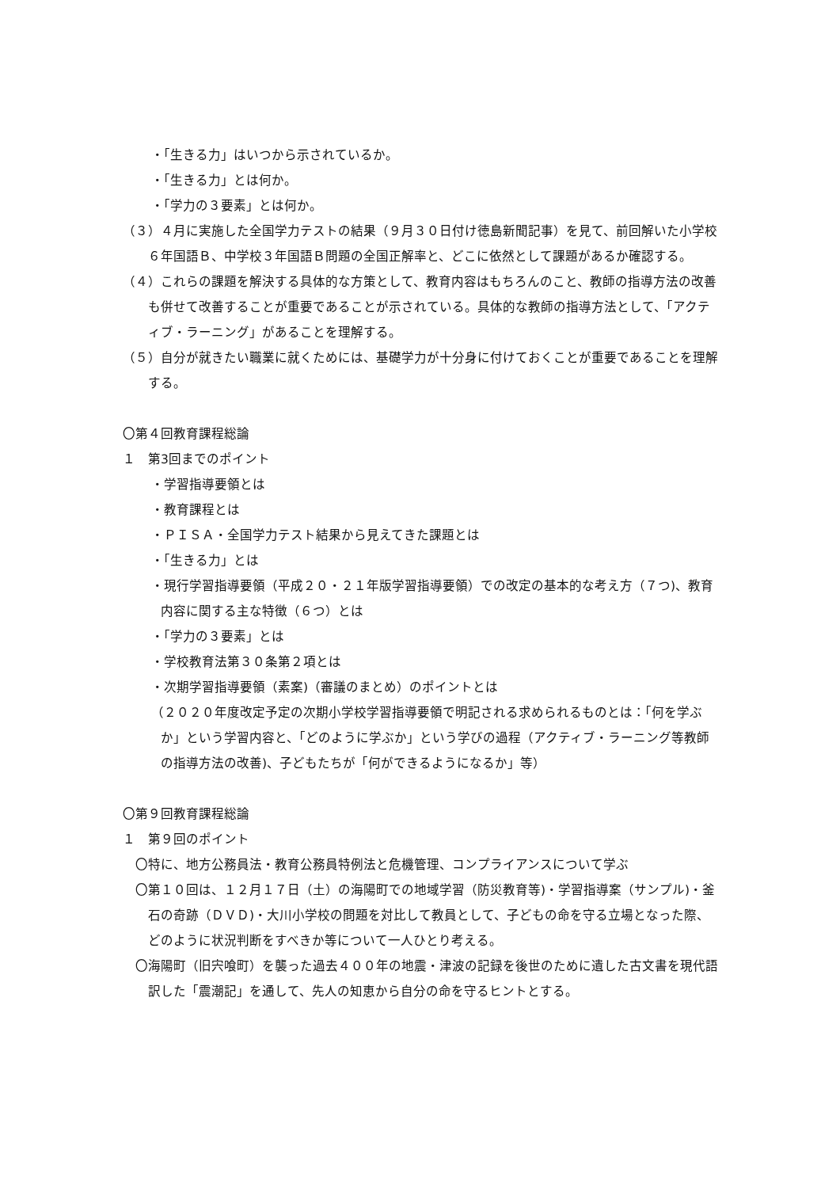・「生きる力」はいつから示されているか。
・「生きる力」とは何か。
・「学力の３要素」とは何か。
（３）４月に実施した全国学力テストの結果（９月３０日付け徳島新聞記事）を見て、前回解いた小学校６年国語Ｂ、中学校３年国語Ｂ問題の全国正解率と、どこに依然として課題があるか確認する。
（４）これらの課題を解決する具体的な方策として、教育内容はもちろんのこと、教師の指導方法の改善も併せて改善することが重要であることが示されている。具体的な教師の指導方法として、「アクティブ・ラーニング」があることを理解する。
（５）自分が就きたい職業に就くためには、基礎学力が十分身に付けておくことが重要であることを理解する。
〇第４回教育課程総論
１　第3回までのポイント
・学習指導要領とは
・教育課程とは
・ＰＩＳＡ・全国学力テスト結果から見えてきた課題とは
・「生きる力」とは
・現行学習指導要領（平成２０・２１年版学習指導要領）での改定の基本的な考え方（７つ)、教育内容に関する主な特徴（６つ）とは
・「学力の３要素」とは
・学校教育法第３０条第２項とは
・次期学習指導要領（素案)（審議のまとめ）のポイントとは
（２０２０年度改定予定の次期小学校学習指導要領で明記される求められるものとは：「何を学ぶか」という学習内容と、「どのように学ぶか」という学びの過程（アクティブ・ラーニング等教師の指導方法の改善)、子どもたちが「何ができるようになるか」等）
〇第９回教育課程総論
１　第９回のポイント
〇特に、地方公務員法・教育公務員特例法と危機管理、コンプライアンスについて学ぶ
〇第１０回は、１２月１７日（土）の海陽町での地域学習（防災教育等)・学習指導案（サンプル)・釜石の奇跡（ＤＶＤ)・大川小学校の問題を対比して教員として、子どもの命を守る立場となった際、どのように状況判断をすべきか等について一人ひとり考える。
〇海陽町（旧宍喰町）を襲った過去４００年の地震・津波の記録を後世のために遺した古文書を現代語訳した「震潮記」を通して、先人の知恵から自分の命を守るヒントとする。